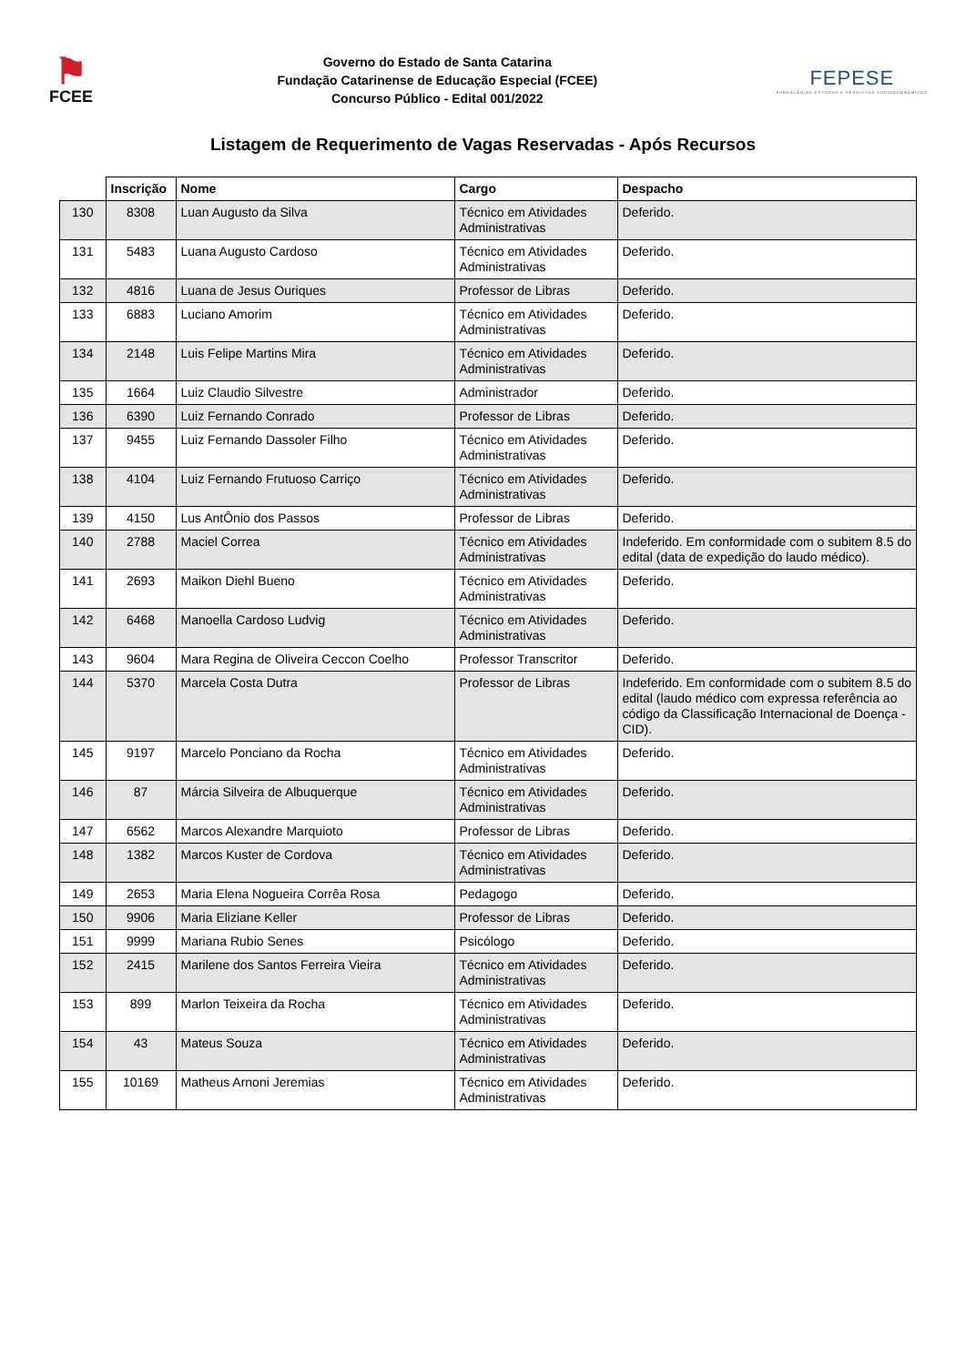⚑
FCEE
Governo do Estado de Santa Catarina
Fundação Catarinense de Educação Especial (FCEE)
Concurso Público - Edital 001/2022
FEPESE
FUNDAÇÃO DE ESTUDOS E PESQUISAS SOCIOECONÔMICOS
Listagem de Requerimento de Vagas Reservadas - Após Recursos
| | Inscrição | Nome | Cargo | Despacho |
| --- | --- | --- | --- | --- |
| 130 | 8308 | Luan Augusto da Silva | Técnico em Atividades Administrativas | Deferido. |
| 131 | 5483 | Luana Augusto Cardoso | Técnico em Atividades Administrativas | Deferido. |
| 132 | 4816 | Luana de Jesus Ouriques | Professor de Libras | Deferido. |
| 133 | 6883 | Luciano Amorim | Técnico em Atividades Administrativas | Deferido. |
| 134 | 2148 | Luis Felipe Martins Mira | Técnico em Atividades Administrativas | Deferido. |
| 135 | 1664 | Luiz Claudio Silvestre | Administrador | Deferido. |
| 136 | 6390 | Luiz Fernando Conrado | Professor de Libras | Deferido. |
| 137 | 9455 | Luiz Fernando Dassoler Filho | Técnico em Atividades Administrativas | Deferido. |
| 138 | 4104 | Luiz Fernando Frutuoso Carriço | Técnico em Atividades Administrativas | Deferido. |
| 139 | 4150 | Lus AntÔnio dos Passos | Professor de Libras | Deferido. |
| 140 | 2788 | Maciel Correa | Técnico em Atividades Administrativas | Indeferido. Em conformidade com o subitem 8.5 do edital (data de expedição do laudo médico). |
| 141 | 2693 | Maikon Diehl Bueno | Técnico em Atividades Administrativas | Deferido. |
| 142 | 6468 | Manoella Cardoso Ludvig | Técnico em Atividades Administrativas | Deferido. |
| 143 | 9604 | Mara Regina de Oliveira Ceccon Coelho | Professor Transcritor | Deferido. |
| 144 | 5370 | Marcela Costa Dutra | Professor de Libras | Indeferido. Em conformidade com o subitem 8.5 do edital (laudo médico com expressa referência ao código da Classificação Internacional de Doença - CID). |
| 145 | 9197 | Marcelo Ponciano da Rocha | Técnico em Atividades Administrativas | Deferido. |
| 146 | 87 | Márcia Silveira de Albuquerque | Técnico em Atividades Administrativas | Deferido. |
| 147 | 6562 | Marcos Alexandre Marquioto | Professor de Libras | Deferido. |
| 148 | 1382 | Marcos Kuster de Cordova | Técnico em Atividades Administrativas | Deferido. |
| 149 | 2653 | Maria Elena Nogueira Corrêa Rosa | Pedagogo | Deferido. |
| 150 | 9906 | Maria Eliziane Keller | Professor de Libras | Deferido. |
| 151 | 9999 | Mariana Rubio Senes | Psicólogo | Deferido. |
| 152 | 2415 | Marilene dos Santos Ferreira Vieira | Técnico em Atividades Administrativas | Deferido. |
| 153 | 899 | Marlon Teixeira da Rocha | Técnico em Atividades Administrativas | Deferido. |
| 154 | 43 | Mateus Souza | Técnico em Atividades Administrativas | Deferido. |
| 155 | 10169 | Matheus Arnoni Jeremias | Técnico em Atividades Administrativas | Deferido. |